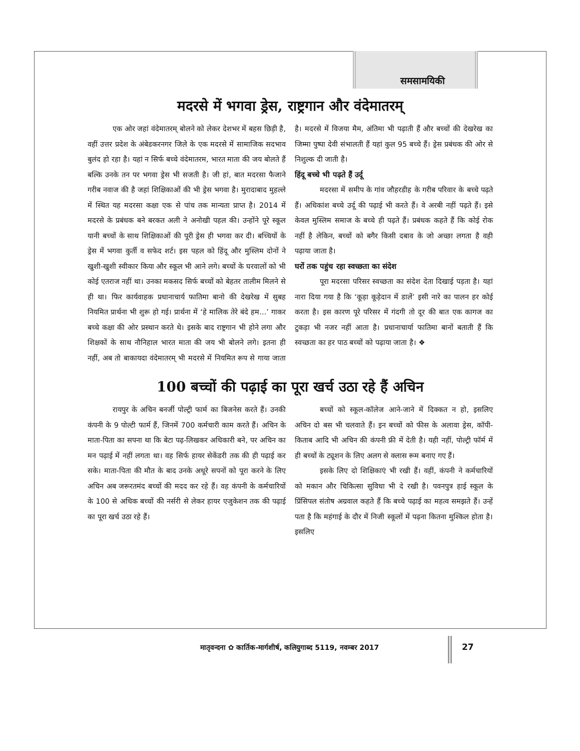समसामयिकी
मदरसे में भगवा ड्रेस, राष्ट्रगान और वंदेमातरम्
एक ओर जहां वंदेमातरम् बोलने को लेकर देशभर में बहस छिड़ी है, वहीं उत्तर प्रदेश के अंबेडकरनगर जिले के एक मदरसे में सामाजिक सदभाव बुलंद हो रहा है। यहां न सिर्फ बच्चे वंदेमातरम, भारत माता की जय बोलते हैं बल्कि उनके तन पर भगवा ड्रेस भी सजती है। जी हां, बात मदरसा फैजाने गरीब नवाज की है जहां शिक्षिकाओं की भी ड्रेस भगवा है। मुरादाबाद मुहल्ले में स्थित यह मदरसा कक्षा एक से पांच तक मान्यता प्राप्त है। 2014 में मदरसे के प्रबंधक बने बरकत अली ने अनोखी पहल की। उन्होंने पूरे स्कूल यानी बच्चों के साथ शिक्षिकाओं की पूरी ड्रेस ही भगवा कर दी। बच्चियों के ड्रेस में भगवा कुर्ती व सफेद शर्ट। इस पहल को हिंदू और मुस्लिम दोनों ने खुशी-खुशी स्वीकार किया और स्कूल भी आने लगे। बच्चों के घरवालों को भी कोई एतराज नहीं था। उनका मकसद सिर्फ बच्चों को बेहतर तालीम मिलने से ही था। फिर कार्यवाहक प्रधानाचार्य फातिमा बानो की देखरेख में सुबह नियमित प्रार्थना भी शुरू हो गई। प्रार्थना में ‘हे मालिक तेरे बंदे हम...’ गाकर बच्चे कक्षा की ओर प्रस्थान करते थे। इसके बाद राष्ट्रगान भी होने लगा और शिक्षकों के साथ नौनिहाल भारत माता की जय भी बोलने लगे। इतना ही नहीं, अब तो बाकायदा वंदेमातरम् भी मदरसे में नियमित रूप से गाया जाता है। मदरसे में विजया मैम, अंतिमा भी पढ़ाती हैं और बच्चों की देखरेख का जिम्मा पुष्पा देवी संभालती हैं यहां कुल 95 बच्चे हैं। ड्रेस प्रबंधक की ओर से निशुल्क दी जाती है।
हिंदू बच्चे भी पढ़ते हैं उर्दू
मदरसा में समीप के गांव जौहरडीह के गरीब परिवार के बच्चे पढ़ते हैं। अधिकांश बच्चे उर्दू की पढ़ाई भी करते हैं। वे अरबी नहीं पढ़ते हैं। इसे केवल मुस्लिम समाज के बच्चे ही पढ़ते हैं। प्रबंधक कहते हैं कि कोई रोक नहीं है लेकिन, बच्चों को बगैर किसी दबाव के जो अच्छा लगता है वही पढ़ाया जाता है।
घरों तक पहुंच रहा स्वच्छता का संदेश
पूरा मदरसा परिसर स्वच्छता का संदेश देता दिखाई पड़ता है। यहां नारा दिया गया है कि ‘कूड़ा कूड़ेदान में डालें’ इसी नारे का पालन हर कोई करता है। इस कारण पूरे परिसर में गंदगी तो दूर की बात एक कागज का टुकड़ा भी नजर नहीं आता है। प्रधानाचार्या फातिमा बानों बताती हैं कि स्वच्छता का हर पाठ बच्चों को पढ़ाया जाता है। ❖
100 बच्चों की पढ़ाई का पूरा खर्च उठा रहे हैं अचिन
रायपुर के अचिन बनर्जी पोल्ट्री फार्म का बिजनेस करते हैं। उनकी कंपनी के 9 पोल्टी फार्म हैं, जिनमें 700 कर्मचारी काम करते हैं। अचिन के माता-पिता का सपना था कि बेटा पढ़-लिखकर अधिकारी बने, पर अचिन का मन पढ़ाई में नहीं लगता था। वह सिर्फ हायर सेकेंडरी तक की ही पढ़ाई कर सके। माता-पिता की मौत के बाद उनके अधूरे सपनों को पूरा करने के लिए अचिन अब जरूरतमंद बच्चों की मदद कर रहे हैं। वह कंपनी के कर्मचारियों के 100 से अधिक बच्चों की नर्सरी से लेकर हायर एजुकेशन तक की पढ़ाई का पूरा खर्च उठा रहे हैं।
बच्चों को स्कूल-कॉलेज आने-जाने में दिक्कत न हो, इसलिए अचिन दो बस भी चलवाते हैं। इन बच्चों को फीस के अलावा ड्रेस, कॉपी-किताब आदि भी अचिन की कंपनी फ्री में देती है। यही नहीं, पोल्ट्री फॉर्म में ही बच्चों के ट्यूशन के लिए अलग से क्लास रूम बनाए गए हैं।
इसके लिए दो शिक्षिकाएं भी रखी हैं। वहीं, कंपनी ने कर्मचारियों को मकान और चिकित्सा सुविधा भी दे रखी है। पवनपुत्र हाई स्कूल के प्रिंसिपल संतोष अग्रवाल कहते हैं कि बच्चे पढ़ाई का महत्व समझते हैं। उन्हें पता है कि महंगाई के दौर में निजी स्कूलों में पढ़ना कितना मुश्किल होता है। इसलिए
मातृवन्दना ✿ कार्तिक-मार्गशीर्ष, कलियुगाब्द 5119, नवम्बर 2017
27